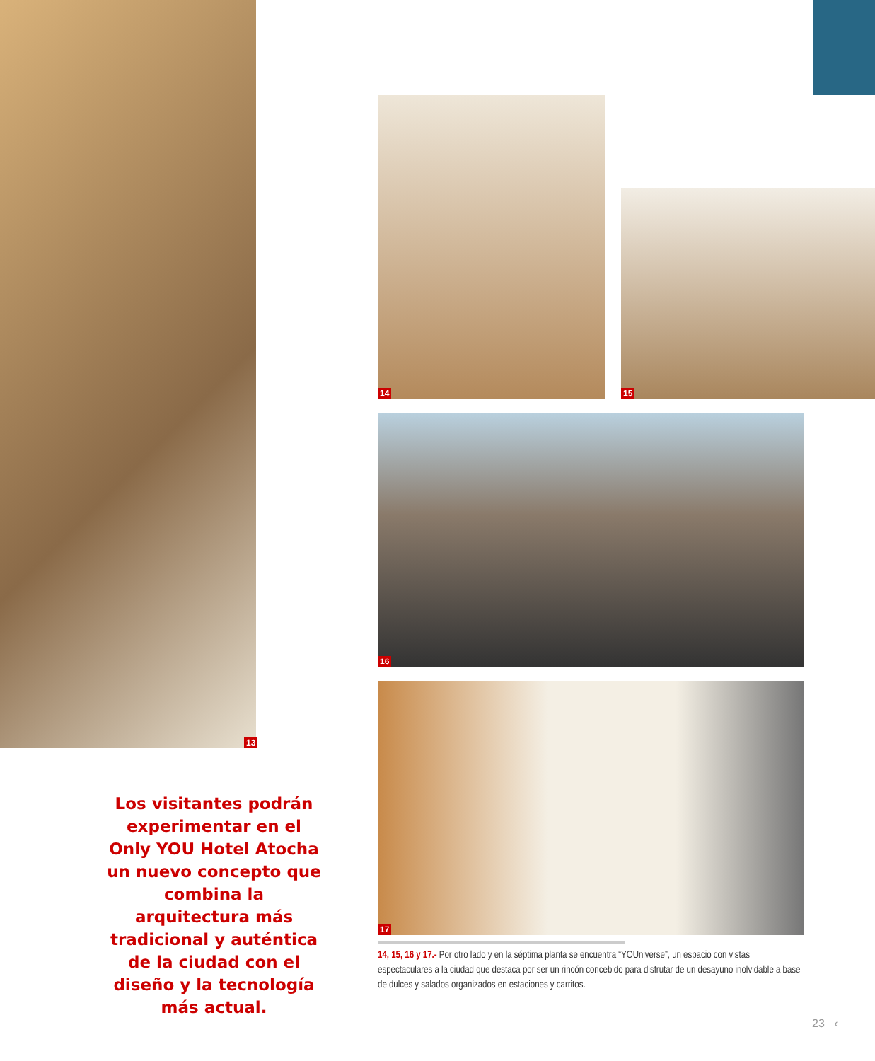13
14
15
16
17
Los visitantes podrán experimentar en el Only YOU Hotel Atocha un nuevo concepto que combina la arquitectura más tradicional y auténtica de la ciudad con el diseño y la tecnología más actual.
14, 15, 16 y 17.- Por otro lado y en la séptima planta se encuentra “YOUniverse”, un espacio con vistas espectaculares a la ciudad que destaca por ser un rincón concebido para disfrutar de un desayuno inolvidable a base de dulces y salados organizados en estaciones y carritos.
23 ‹